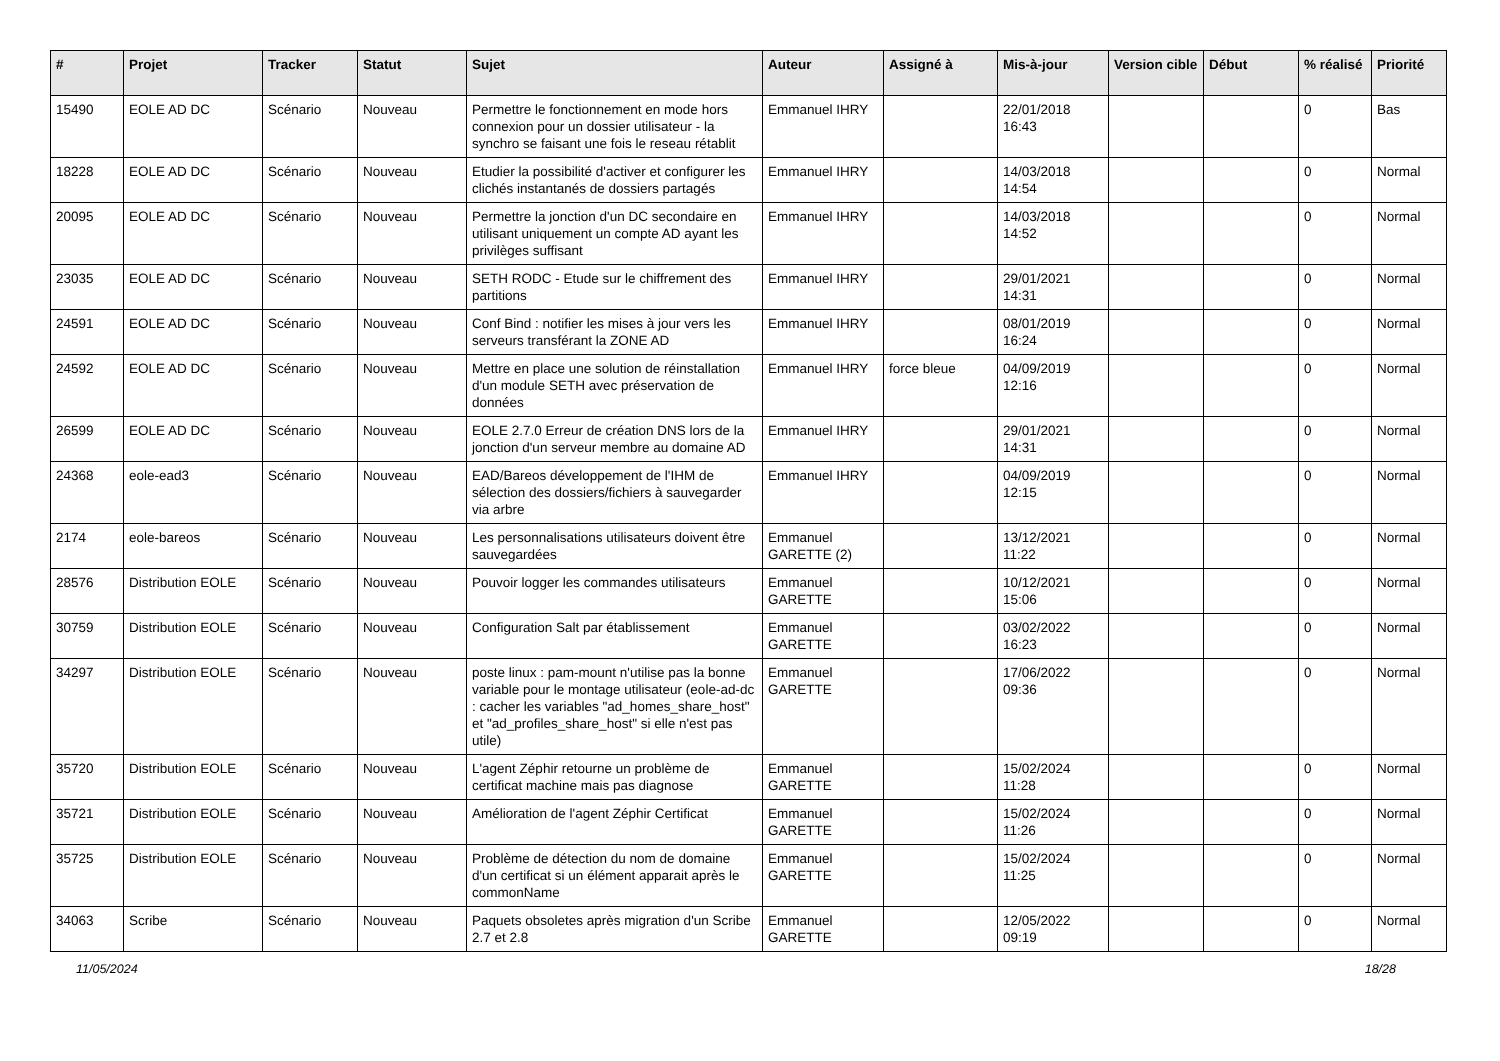| # | Projet | Tracker | Statut | Sujet | Auteur | Assigné à | Mis-à-jour | Version cible | Début | % réalisé | Priorité |
| --- | --- | --- | --- | --- | --- | --- | --- | --- | --- | --- | --- |
| 15490 | EOLE AD DC | Scénario | Nouveau | Permettre le fonctionnement en mode hors connexion pour un dossier utilisateur - la synchro se faisant une fois le reseau rétablit | Emmanuel IHRY | | 22/01/2018 16:43 | | | 0 | Bas |
| 18228 | EOLE AD DC | Scénario | Nouveau | Etudier la possibilité d'activer et configurer les clichés instantanés de dossiers partagés | Emmanuel IHRY | | 14/03/2018 14:54 | | | 0 | Normal |
| 20095 | EOLE AD DC | Scénario | Nouveau | Permettre la jonction d'un DC secondaire en utilisant uniquement un compte AD ayant les privilèges suffisant | Emmanuel IHRY | | 14/03/2018 14:52 | | | 0 | Normal |
| 23035 | EOLE AD DC | Scénario | Nouveau | SETH RODC - Etude sur le chiffrement des partitions | Emmanuel IHRY | | 29/01/2021 14:31 | | | 0 | Normal |
| 24591 | EOLE AD DC | Scénario | Nouveau | Conf Bind : notifier les mises à jour vers les serveurs transférant la ZONE AD | Emmanuel IHRY | | 08/01/2019 16:24 | | | 0 | Normal |
| 24592 | EOLE AD DC | Scénario | Nouveau | Mettre en place une solution de réinstallation d'un module SETH avec préservation de données | Emmanuel IHRY | force bleue | 04/09/2019 12:16 | | | 0 | Normal |
| 26599 | EOLE AD DC | Scénario | Nouveau | EOLE 2.7.0 Erreur de création DNS lors de la jonction d'un serveur membre au domaine AD | Emmanuel IHRY | | 29/01/2021 14:31 | | | 0 | Normal |
| 24368 | eole-ead3 | Scénario | Nouveau | EAD/Bareos développement de l'IHM de sélection des dossiers/fichiers à sauvegarder via arbre | Emmanuel IHRY | | 04/09/2019 12:15 | | | 0 | Normal |
| 2174 | eole-bareos | Scénario | Nouveau | Les personnalisations utilisateurs doivent être sauvegardées | Emmanuel GARETTE (2) | | 13/12/2021 11:22 | | | 0 | Normal |
| 28576 | Distribution EOLE | Scénario | Nouveau | Pouvoir logger les commandes utilisateurs | Emmanuel GARETTE | | 10/12/2021 15:06 | | | 0 | Normal |
| 30759 | Distribution EOLE | Scénario | Nouveau | Configuration Salt par établissement | Emmanuel GARETTE | | 03/02/2022 16:23 | | | 0 | Normal |
| 34297 | Distribution EOLE | Scénario | Nouveau | poste linux : pam-mount n'utilise pas la bonne variable pour le montage utilisateur (eole-ad-dc : cacher les variables "ad_homes_share_host" et "ad_profiles_share_host" si elle n'est pas utile) | Emmanuel GARETTE | | 17/06/2022 09:36 | | | 0 | Normal |
| 35720 | Distribution EOLE | Scénario | Nouveau | L'agent Zéphir retourne un problème de certificat machine mais pas diagnose | Emmanuel GARETTE | | 15/02/2024 11:28 | | | 0 | Normal |
| 35721 | Distribution EOLE | Scénario | Nouveau | Amélioration de l'agent Zéphir Certificat | Emmanuel GARETTE | | 15/02/2024 11:26 | | | 0 | Normal |
| 35725 | Distribution EOLE | Scénario | Nouveau | Problème de détection du nom de domaine d'un certificat si un élément apparait après le commonName | Emmanuel GARETTE | | 15/02/2024 11:25 | | | 0 | Normal |
| 34063 | Scribe | Scénario | Nouveau | Paquets obsoletes après migration d'un Scribe 2.7 et 2.8 | Emmanuel GARETTE | | 12/05/2022 09:19 | | | 0 | Normal |
11/05/2024 18/28